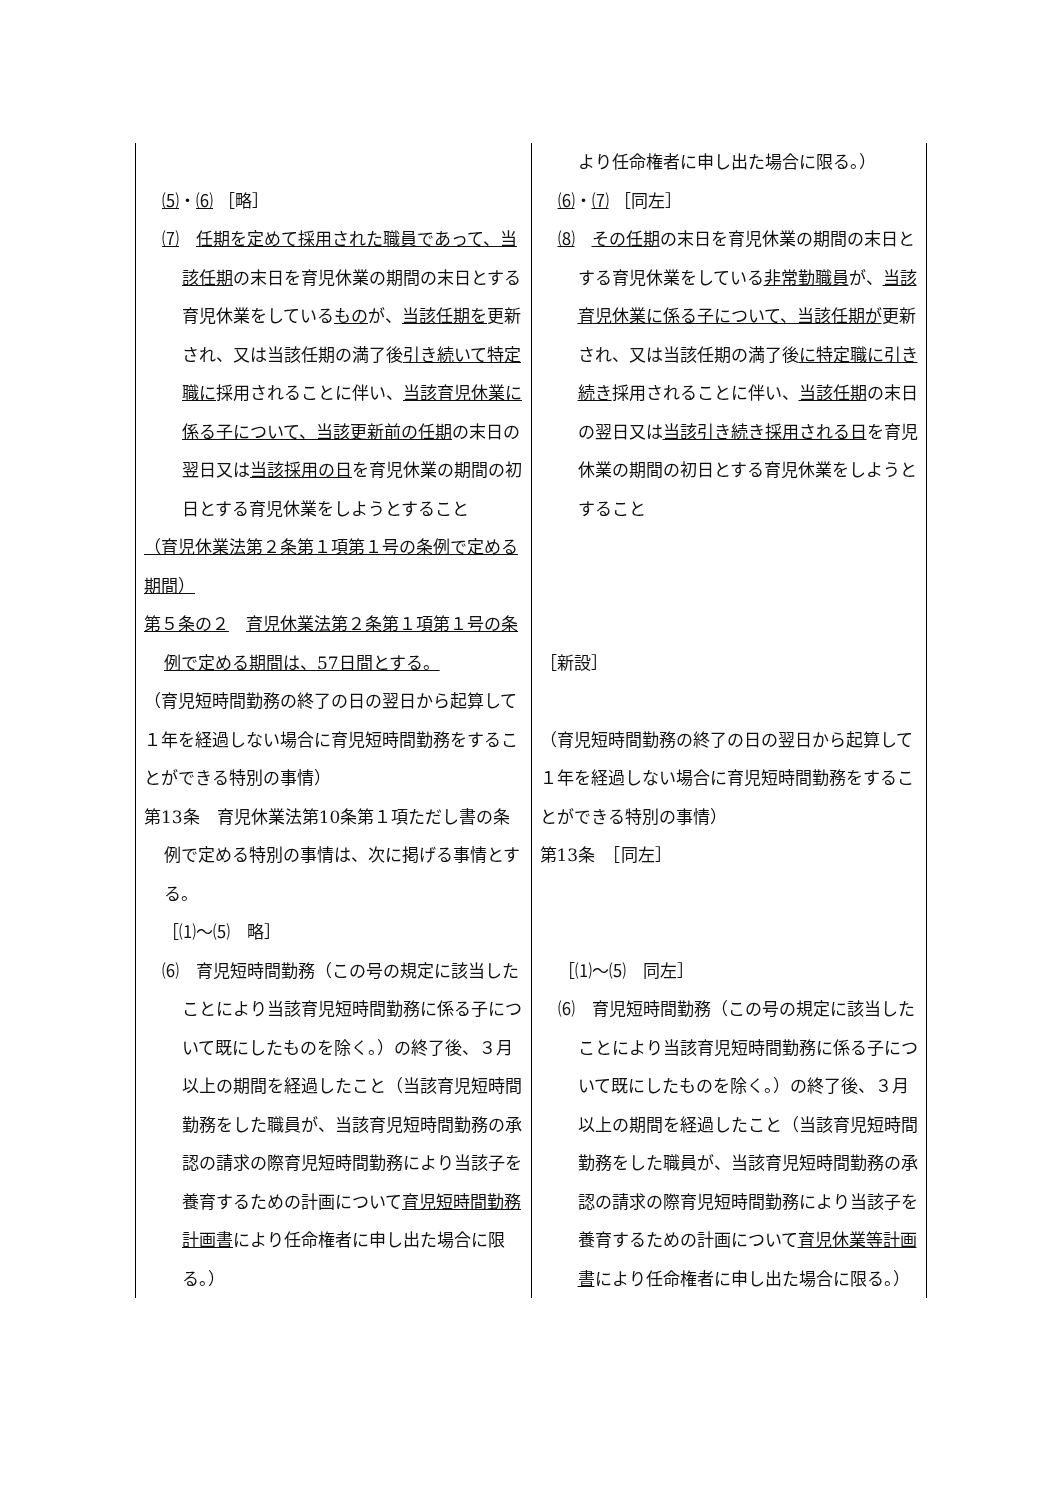| ⑸ ・ ⑹ ［略］ ⑺ 任期を定めて採用された職員であって、当該任期 の末日を育児休業の期間の末日とする育児休業をしている もの が、 当該任期を 更新され、又は当該任期の満了後 引き続いて特定職に 採用されることに伴い、 当該育児休業に係る子について、当該更新前の任期 の末日の翌日又は 当該採用の日 を育児休業の期間の初日とする育児休業をしようとすること （育児休業法第２条第１項第１号の条例で定める期間） 第５条の２ 育児休業法第２条第１項第１号の条例で定める期間は、57日間とする。 （育児短時間勤務の終了の日の翌日から起算して１年を経過しない場合に育児短時間勤務をすることができる特別の事情） 第13条 育児休業法第10条第１項ただし書の条例で定める特別の事情は、次に掲げる事情とする。 ［⑴～⑸ 略］ ⑹ 育児短時間勤務（この号の規定に該当したことにより当該育児短時間勤務に係る子について既にしたものを除く。）の終了後、３月以上の期間を経過したこと（当該育児短時間勤務をした職員が、当該育児短時間勤務の承認の請求の際育児短時間勤務により当該子を養育するための計画について 育児短時間勤務計画書 により任命権者に申し出た場合に限る。） | より任命権者に申し出た場合に限る。） ⑹ ・ ⑺ ［同左］ ⑻ その任期 の末日を育児休業の期間の末日とする育児休業をしている 非常勤職員 が、 当該育児休業に係る子について、当該任期が 更新され、又は当該任期の満了後 に特定職に引き続き 採用されることに伴い、 当該任期 の末日の翌日又は 当該引き続き採用される日 を育児休業の期間の初日とする育児休業をしようとすること ［新設］ （育児短時間勤務の終了の日の翌日から起算して１年を経過しない場合に育児短時間勤務をすることができる特別の事情） 第13条 ［同左］ ［⑴～⑸ 同左］ ⑹ 育児短時間勤務（この号の規定に該当したことにより当該育児短時間勤務に係る子について既にしたものを除く。）の終了後、３月以上の期間を経過したこと（当該育児短時間勤務をした職員が、当該育児短時間勤務の承認の請求の際育児短時間勤務により当該子を養育するための計画について 育児休業等計画書 により任命権者に申し出た場合に限る。） |